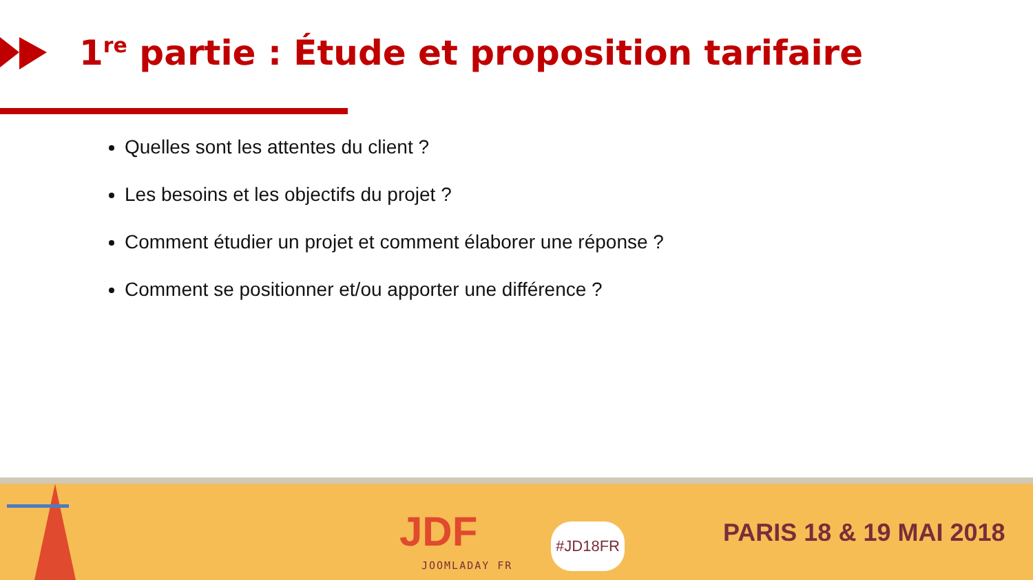1<sup>re</sup> partie : Étude et proposition tarifaire
Quelles sont les attentes du client ?
Les besoins et les objectifs du projet ?
Comment étudier un projet et comment élaborer une réponse ?
Comment se positionner et/ou apporter une différence ?
JDF
JOOMLADAY FR
#JD18FR PARIS 18 & 19 MAI 2018